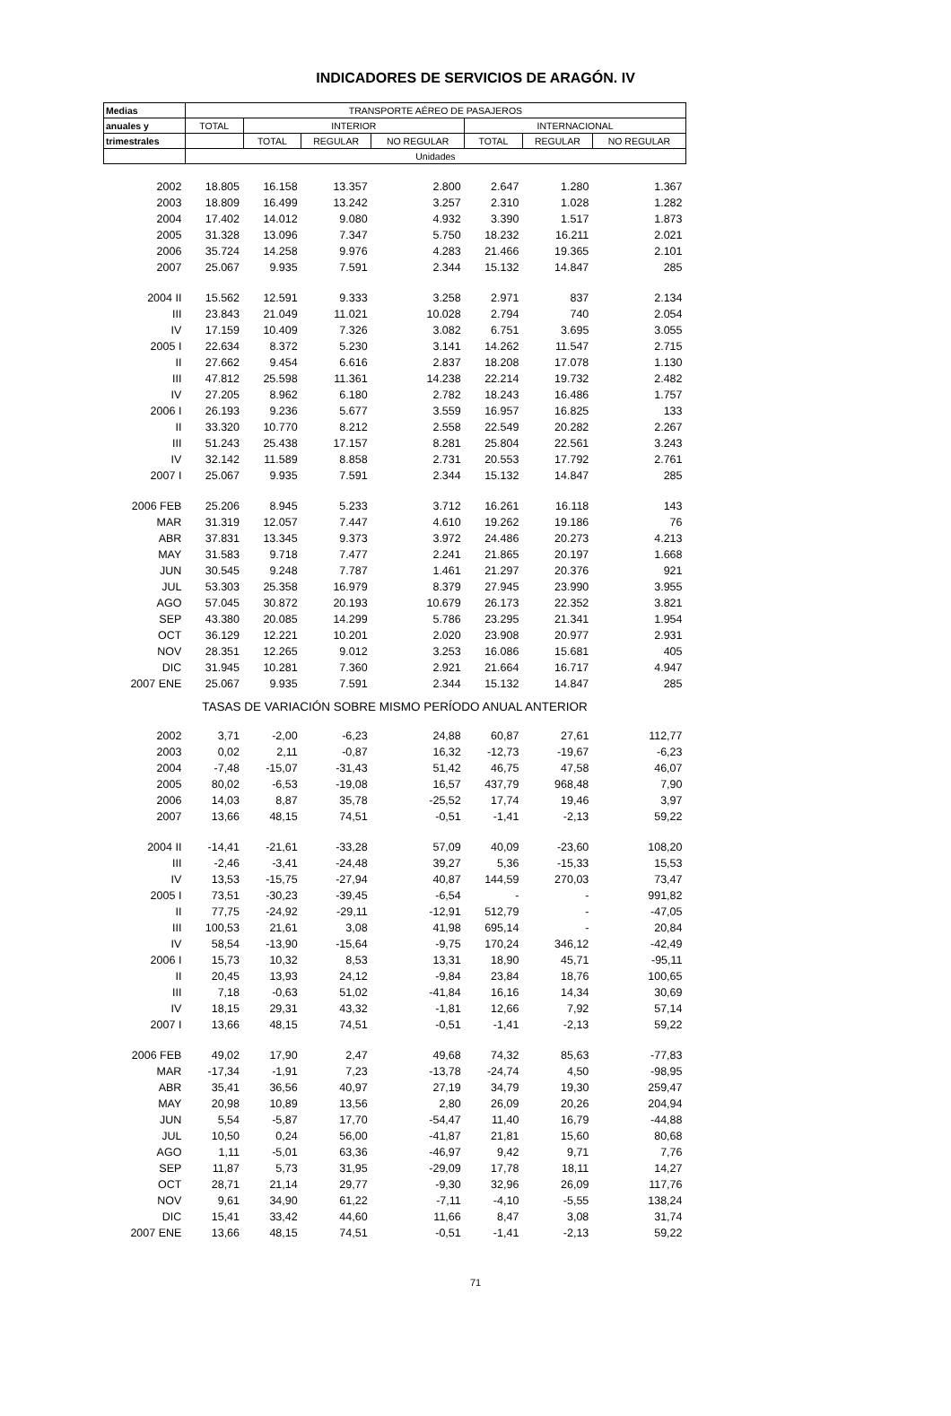INDICADORES DE SERVICIOS DE ARAGÓN. IV
| Medias | TRANSPORTE AÉREO DE PASAJEROS | | | | | | |
| --- | --- | --- | --- | --- | --- | --- | --- |
| anuales y | TOTAL | INTERIOR | | | INTERNACIONAL | | |
| trimestrales | | TOTAL | REGULAR | NO REGULAR | TOTAL | REGULAR | NO REGULAR |
| | Unidades | | | | | | |
| 2002 | 18.805 | 16.158 | 13.357 | 2.800 | 2.647 | 1.280 | 1.367 |
| 2003 | 18.809 | 16.499 | 13.242 | 3.257 | 2.310 | 1.028 | 1.282 |
| 2004 | 17.402 | 14.012 | 9.080 | 4.932 | 3.390 | 1.517 | 1.873 |
| 2005 | 31.328 | 13.096 | 7.347 | 5.750 | 18.232 | 16.211 | 2.021 |
| 2006 | 35.724 | 14.258 | 9.976 | 4.283 | 21.466 | 19.365 | 2.101 |
| 2007 | 25.067 | 9.935 | 7.591 | 2.344 | 15.132 | 14.847 | 285 |
| 2004 II | 15.562 | 12.591 | 9.333 | 3.258 | 2.971 | 837 | 2.134 |
| III | 23.843 | 21.049 | 11.021 | 10.028 | 2.794 | 740 | 2.054 |
| IV | 17.159 | 10.409 | 7.326 | 3.082 | 6.751 | 3.695 | 3.055 |
| 2005 I | 22.634 | 8.372 | 5.230 | 3.141 | 14.262 | 11.547 | 2.715 |
| II | 27.662 | 9.454 | 6.616 | 2.837 | 18.208 | 17.078 | 1.130 |
| III | 47.812 | 25.598 | 11.361 | 14.238 | 22.214 | 19.732 | 2.482 |
| IV | 27.205 | 8.962 | 6.180 | 2.782 | 18.243 | 16.486 | 1.757 |
| 2006 I | 26.193 | 9.236 | 5.677 | 3.559 | 16.957 | 16.825 | 133 |
| II | 33.320 | 10.770 | 8.212 | 2.558 | 22.549 | 20.282 | 2.267 |
| III | 51.243 | 25.438 | 17.157 | 8.281 | 25.804 | 22.561 | 3.243 |
| IV | 32.142 | 11.589 | 8.858 | 2.731 | 20.553 | 17.792 | 2.761 |
| 2007 I | 25.067 | 9.935 | 7.591 | 2.344 | 15.132 | 14.847 | 285 |
| 2006 FEB | 25.206 | 8.945 | 5.233 | 3.712 | 16.261 | 16.118 | 143 |
| MAR | 31.319 | 12.057 | 7.447 | 4.610 | 19.262 | 19.186 | 76 |
| ABR | 37.831 | 13.345 | 9.373 | 3.972 | 24.486 | 20.273 | 4.213 |
| MAY | 31.583 | 9.718 | 7.477 | 2.241 | 21.865 | 20.197 | 1.668 |
| JUN | 30.545 | 9.248 | 7.787 | 1.461 | 21.297 | 20.376 | 921 |
| JUL | 53.303 | 25.358 | 16.979 | 8.379 | 27.945 | 23.990 | 3.955 |
| AGO | 57.045 | 30.872 | 20.193 | 10.679 | 26.173 | 22.352 | 3.821 |
| SEP | 43.380 | 20.085 | 14.299 | 5.786 | 23.295 | 21.341 | 1.954 |
| OCT | 36.129 | 12.221 | 10.201 | 2.020 | 23.908 | 20.977 | 2.931 |
| NOV | 28.351 | 12.265 | 9.012 | 3.253 | 16.086 | 15.681 | 405 |
| DIC | 31.945 | 10.281 | 7.360 | 2.921 | 21.664 | 16.717 | 4.947 |
| 2007 ENE | 25.067 | 9.935 | 7.591 | 2.344 | 15.132 | 14.847 | 285 |
| TASAS DE VARIACIÓN SOBRE MISMO PERÍODO ANUAL ANTERIOR | | | | | | | |
| 2002 | 3,71 | -2,00 | -6,23 | 24,88 | 60,87 | 27,61 | 112,77 |
| 2003 | 0,02 | 2,11 | -0,87 | 16,32 | -12,73 | -19,67 | -6,23 |
| 2004 | -7,48 | -15,07 | -31,43 | 51,42 | 46,75 | 47,58 | 46,07 |
| 2005 | 80,02 | -6,53 | -19,08 | 16,57 | 437,79 | 968,48 | 7,90 |
| 2006 | 14,03 | 8,87 | 35,78 | -25,52 | 17,74 | 19,46 | 3,97 |
| 2007 | 13,66 | 48,15 | 74,51 | -0,51 | -1,41 | -2,13 | 59,22 |
| 2004 II | -14,41 | -21,61 | -33,28 | 57,09 | 40,09 | -23,60 | 108,20 |
| III | -2,46 | -3,41 | -24,48 | 39,27 | 5,36 | -15,33 | 15,53 |
| IV | 13,53 | -15,75 | -27,94 | 40,87 | 144,59 | 270,03 | 73,47 |
| 2005 I | 73,51 | -30,23 | -39,45 | -6,54 | - | - | 991,82 |
| II | 77,75 | -24,92 | -29,11 | -12,91 | 512,79 | - | -47,05 |
| III | 100,53 | 21,61 | 3,08 | 41,98 | 695,14 | - | 20,84 |
| IV | 58,54 | -13,90 | -15,64 | -9,75 | 170,24 | 346,12 | -42,49 |
| 2006 I | 15,73 | 10,32 | 8,53 | 13,31 | 18,90 | 45,71 | -95,11 |
| II | 20,45 | 13,93 | 24,12 | -9,84 | 23,84 | 18,76 | 100,65 |
| III | 7,18 | -0,63 | 51,02 | -41,84 | 16,16 | 14,34 | 30,69 |
| IV | 18,15 | 29,31 | 43,32 | -1,81 | 12,66 | 7,92 | 57,14 |
| 2007 I | 13,66 | 48,15 | 74,51 | -0,51 | -1,41 | -2,13 | 59,22 |
| 2006 FEB | 49,02 | 17,90 | 2,47 | 49,68 | 74,32 | 85,63 | -77,83 |
| MAR | -17,34 | -1,91 | 7,23 | -13,78 | -24,74 | 4,50 | -98,95 |
| ABR | 35,41 | 36,56 | 40,97 | 27,19 | 34,79 | 19,30 | 259,47 |
| MAY | 20,98 | 10,89 | 13,56 | 2,80 | 26,09 | 20,26 | 204,94 |
| JUN | 5,54 | -5,87 | 17,70 | -54,47 | 11,40 | 16,79 | -44,88 |
| JUL | 10,50 | 0,24 | 56,00 | -41,87 | 21,81 | 15,60 | 80,68 |
| AGO | 1,11 | -5,01 | 63,36 | -46,97 | 9,42 | 9,71 | 7,76 |
| SEP | 11,87 | 5,73 | 31,95 | -29,09 | 17,78 | 18,11 | 14,27 |
| OCT | 28,71 | 21,14 | 29,77 | -9,30 | 32,96 | 26,09 | 117,76 |
| NOV | 9,61 | 34,90 | 61,22 | -7,11 | -4,10 | -5,55 | 138,24 |
| DIC | 15,41 | 33,42 | 44,60 | 11,66 | 8,47 | 3,08 | 31,74 |
| 2007 ENE | 13,66 | 48,15 | 74,51 | -0,51 | -1,41 | -2,13 | 59,22 |
71